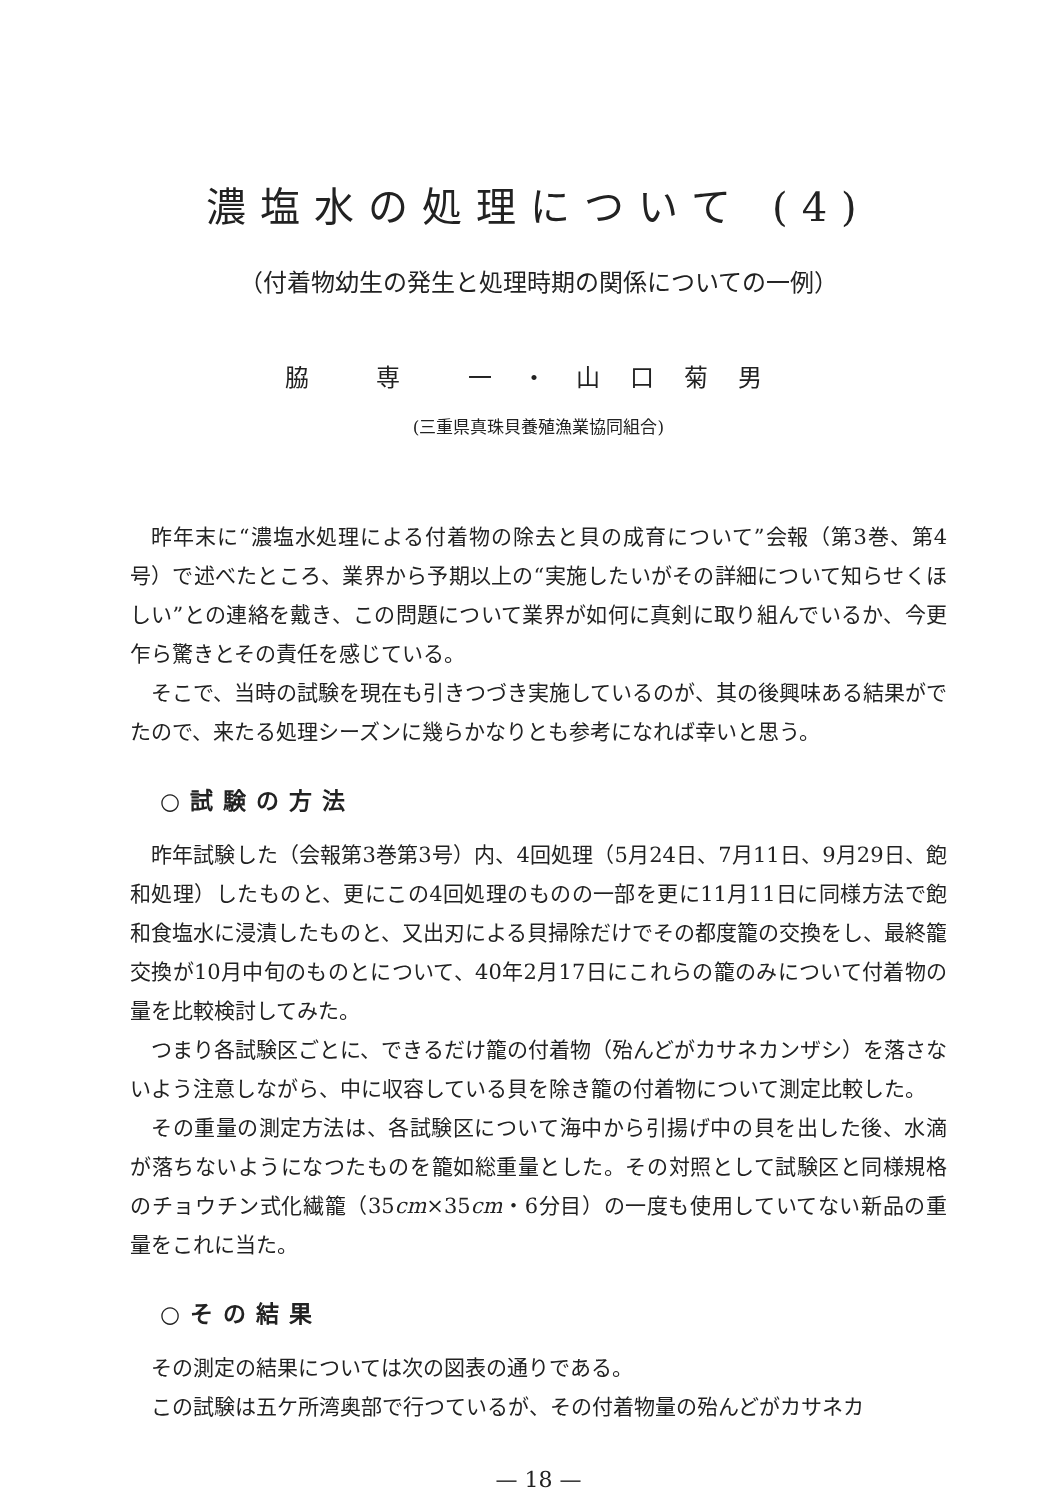濃塩水の処理について (4)
（付着物幼生の発生と処理時期の関係についての一例）
脇 専 一・山口菊男
(三重県真珠貝養殖漁業協同組合)
昨年末に“濃塩水処理による付着物の除去と貝の成育について”会報（第3巻、第4号）で述べたところ、業界から予期以上の“実施したいがその詳細について知らせくほしい”との連絡を戴き、この問題について業界が如何に真剣に取り組んでいるか、今更乍ら驚きとその責任を感じている。
そこで、当時の試験を現在も引きつづき実施しているのが、其の後興味ある結果がでたので、来たる処理シーズンに幾らかなりとも参考になれば幸いと思う。
○試験の方法
昨年試験した（会報第3巻第3号）内、4回処理（5月24日、7月11日、9月29日、飽和処理）したものと、更にこの4回処理のものの一部を更に11月11日に同様方法で飽和食塩水に浸漬したものと、又出刃による貝掃除だけでその都度籠の交換をし、最終籠交換が10月中旬のものとについて、40年2月17日にこれらの籠のみについて付着物の量を比較検討してみた。
つまり各試験区ごとに、できるだけ籠の付着物（殆んどがカサネカンザシ）を落さないよう注意しながら、中に収容している貝を除き籠の付着物について測定比較した。
その重量の測定方法は、各試験区について海中から引揚げ中の貝を出した後、水滴が落ちないようになつたものを籠如総重量とした。その対照として試験区と同様規格のチョウチン式化繊籠（35cm×35cm・6分目）の一度も使用していてない新品の重量をこれに当た。
○その結果
その測定の結果については次の図表の通りである。
この試験は五ケ所湾奥部で行つているが、その付着物量の殆んどがカサネカ
— 18 —